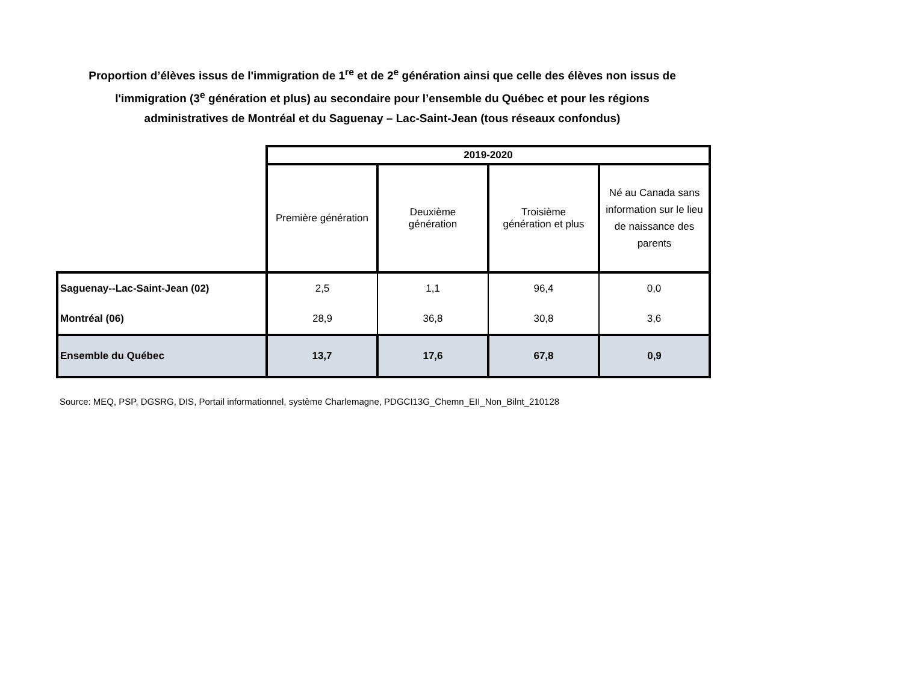Proportion d’élèves issus de l'immigration de 1<sup>re</sup> et de 2<sup>e</sup> génération ainsi que celle des élèves non issus de
l'immigration (3<sup>e</sup> génération et plus) au secondaire pour l’ensemble du Québec et pour les régions
administratives de Montréal et du Saguenay – Lac-Saint-Jean (tous réseaux confondus)
| | 2019-2020 | | | |
| | Première génération | Deuxième génération | Troisième génération et plus | Né au Canada sans information sur le lieu de naissance des parents |
| Saguenay--Lac-Saint-Jean (02) | 2,5 | 1,1 | 96,4 | 0,0 |
| Montréal (06) | 28,9 | 36,8 | 30,8 | 3,6 |
| Ensemble du Québec | 13,7 | 17,6 | 67,8 | 0,9 |
Source: MEQ, PSP, DGSRG, DIS, Portail informationnel, système Charlemagne, PDGCI13G_Chemn_EII_Non_Bilnt_210128